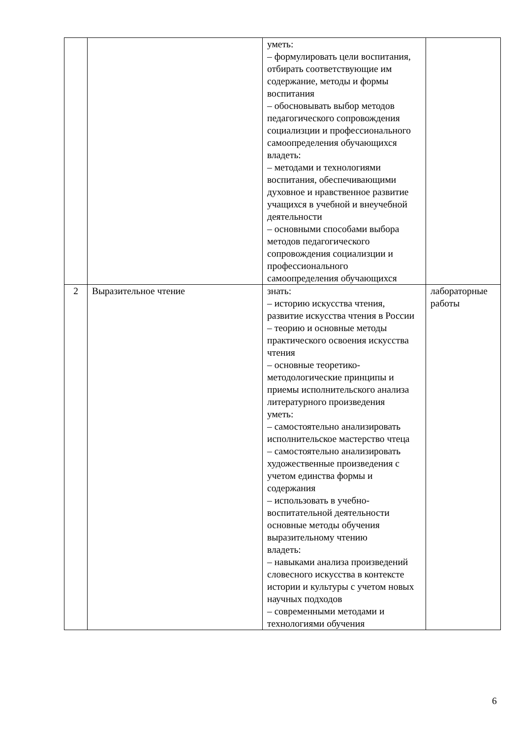| | | уметь: – формулировать цели воспитания, отбирать соответствующие им содержание, методы и формы воспитания – обосновывать выбор методов педагогического сопровождения социализции и профессионального самоопределения обучающихся владеть: – методами и технологиями воспитания, обеспечивающими духовное и нравственное развитие учащихся в учебной и внеучебной деятельности – основными способами выбора методов педагогического сопровождения социализции и профессионального самоопределения обучающихся | |
| 2 | Выразительное чтение | знать: – историю искусства чтения, развитие искусства чтения в России – теорию и основные методы практического освоения искусства чтения – основные теоретико-методологические принципы и приемы исполнительского анализа литературного произведения уметь: – самостоятельно анализировать исполнительское мастерство чтеца – самостоятельно анализировать художественные произведения с учетом единства формы и содержания – использовать в учебно-воспитательной деятельности основные методы обучения выразительному чтению владеть: – навыками анализа произведений словесного искусства в контексте истории и культуры с учетом новых научных подходов – современными методами и технологиями обучения | лабораторные работы |
6